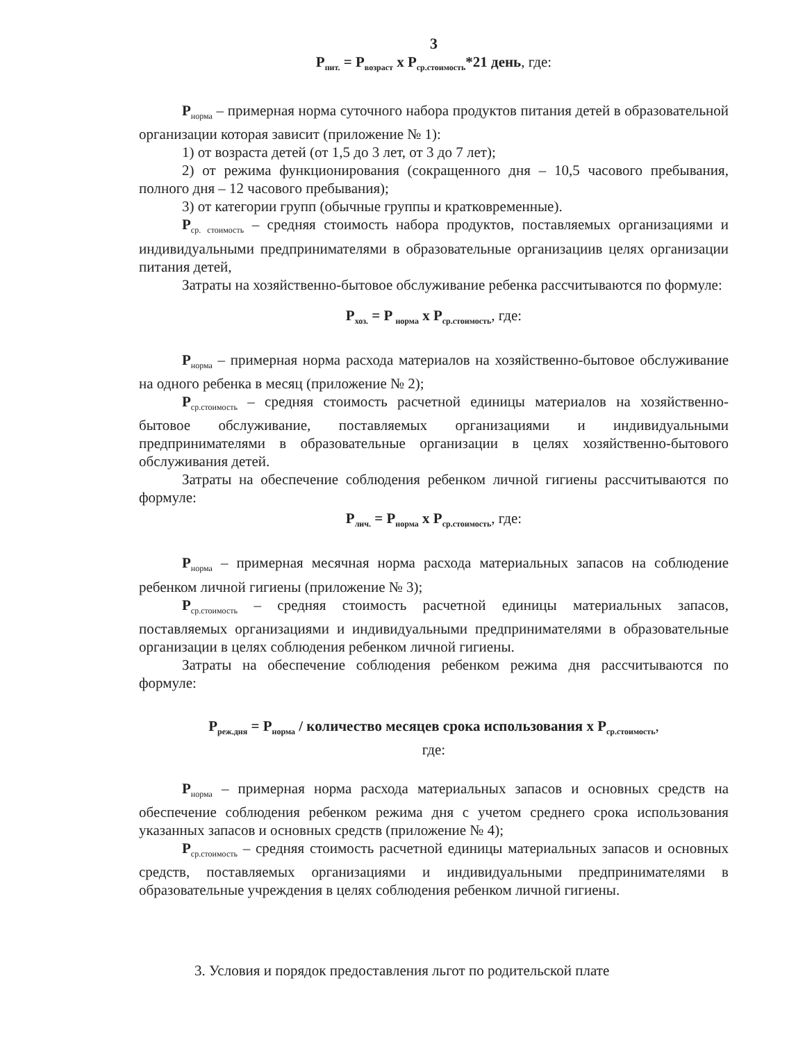3
P<sub>пит.</sub> = P<sub>возраст</sub> x P<sub>ср.стоимость</sub>*21 день, где:
P<sub>норма</sub> – примерная норма суточного набора продуктов питания детей в образовательной организации которая зависит (приложение № 1):
1) от возраста детей (от 1,5 до 3 лет, от 3 до 7 лет);
2) от режима функционирования (сокращенного дня – 10,5 часового пребывания, полного дня – 12 часового пребывания);
3) от категории групп (обычные группы и кратковременные).
P<sub>ср. стоимость</sub> – средняя стоимость набора продуктов, поставляемых организациями и индивидуальными предпринимателями в образовательные организациив целях организации питания детей,
Затраты на хозяйственно-бытовое обслуживание ребенка рассчитываются по формуле:
P<sub>хоз.</sub> = P <sub>норма</sub> x P<sub>ср.стоимость</sub>, где:
P<sub>норма</sub> – примерная норма расхода материалов на хозяйственно-бытовое обслуживание на одного ребенка в месяц (приложение № 2);
P<sub>ср.стоимость</sub> – средняя стоимость расчетной единицы материалов на хозяйственно-бытовое обслуживание, поставляемых организациями и индивидуальными предпринимателями в образовательные организации в целях хозяйственно-бытового обслуживания детей.
Затраты на обеспечение соблюдения ребенком личной гигиены рассчитываются по формуле:
P<sub>лич.</sub> = P<sub>норма</sub> x P<sub>ср.стоимость</sub>, где:
P<sub>норма</sub> – примерная месячная норма расхода материальных запасов на соблюдение ребенком личной гигиены (приложение № 3);
P<sub>ср.стоимость</sub> – средняя стоимость расчетной единицы материальных запасов, поставляемых организациями и индивидуальными предпринимателями в образовательные организации в целях соблюдения ребенком личной гигиены.
Затраты на обеспечение соблюдения ребенком режима дня рассчитываются по формуле:
P<sub>реж.дня</sub> = P<sub>норма</sub> / количество месяцев срока использования x P<sub>ср.стоимость</sub>,
где:
P<sub>норма</sub> – примерная норма расхода материальных запасов и основных средств на обеспечение соблюдения ребенком режима дня с учетом среднего срока использования указанных запасов и основных средств (приложение № 4);
P<sub>ср.стоимость</sub> – средняя стоимость расчетной единицы материальных запасов и основных средств, поставляемых организациями и индивидуальными предпринимателями в образовательные учреждения в целях соблюдения ребенком личной гигиены.
3. Условия и порядок предоставления льгот по родительской плате